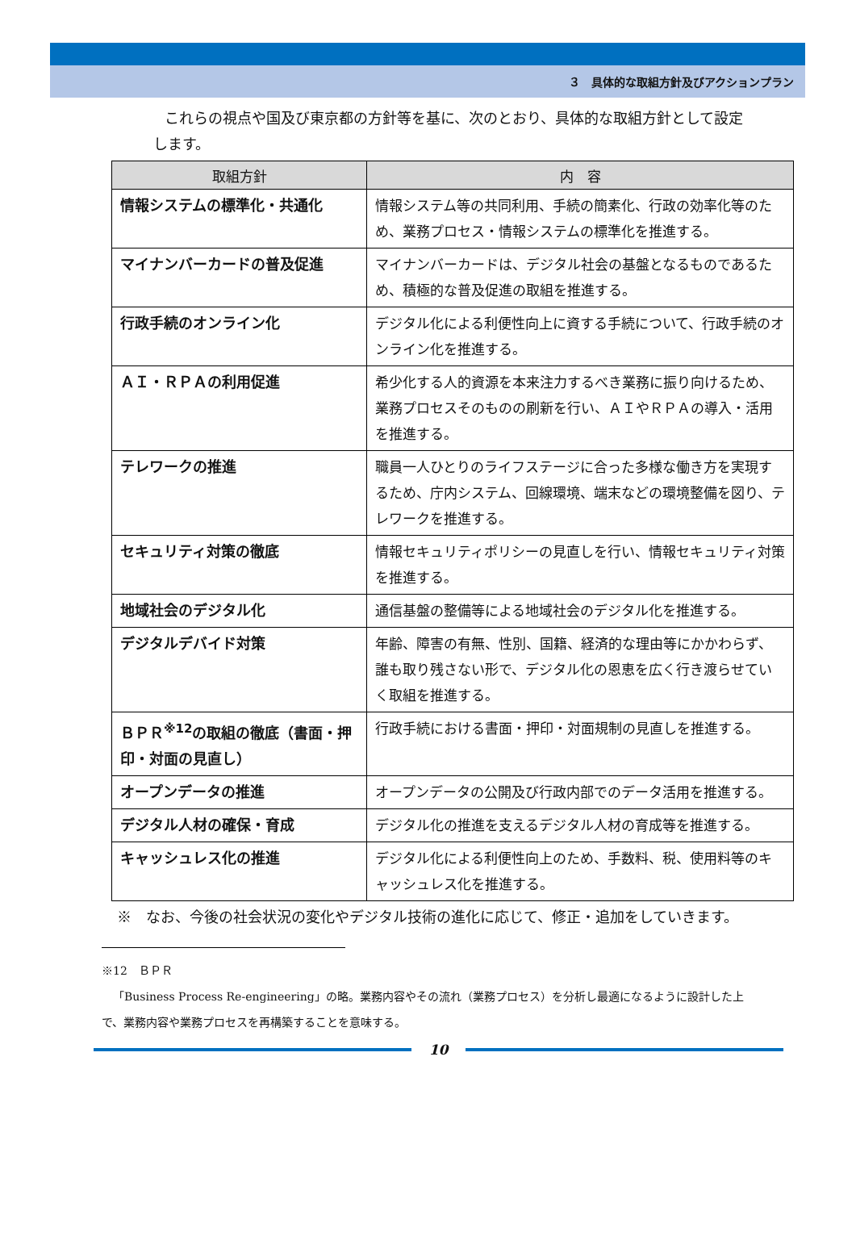３　具体的な取組方針及びアクションプラン
これらの視点や国及び東京都の方針等を基に、次のとおり、具体的な取組方針として設定します。
| 取組方針 | 内 容 |
| --- | --- |
| 情報システムの標準化・共通化 | 情報システム等の共同利用、手続の簡素化、行政の効率化等のため、業務プロセス・情報システムの標準化を推進する。 |
| マイナンバーカードの普及促進 | マイナンバーカードは、デジタル社会の基盤となるものであるため、積極的な普及促進の取組を推進する。 |
| 行政手続のオンライン化 | デジタル化による利便性向上に資する手続について、行政手続のオンライン化を推進する。 |
| ＡＩ・ＲＰＡの利用促進 | 希少化する人的資源を本来注力するべき業務に振り向けるため、業務プロセスそのものの刷新を行い、ＡＩやＲＰＡの導入・活用を推進する。 |
| テレワークの推進 | 職員一人ひとりのライフステージに合った多様な働き方を実現するため、庁内システム、回線環境、端末などの環境整備を図り、テレワークを推進する。 |
| セキュリティ対策の徹底 | 情報セキュリティポリシーの見直しを行い、情報セキュリティ対策を推進する。 |
| 地域社会のデジタル化 | 通信基盤の整備等による地域社会のデジタル化を推進する。 |
| デジタルデバイド対策 | 年齢、障害の有無、性別、国籍、経済的な理由等にかかわらず、誰も取り残さない形で、デジタル化の恩恵を広く行き渡らせていく取組を推進する。 |
| ＢＰＲ<sup>※12</sup>の取組の徹底（書面・押印・対面の見直し） | 行政手続における書面・押印・対面規制の見直しを推進する。 |
| オープンデータの推進 | オープンデータの公開及び行政内部でのデータ活用を推進する。 |
| デジタル人材の確保・育成 | デジタル化の推進を支えるデジタル人材の育成等を推進する。 |
| キャッシュレス化の推進 | デジタル化による利便性向上のため、手数料、税、使用料等のキャッシュレス化を推進する。 |
※　なお、今後の社会状況の変化やデジタル技術の進化に応じて、修正・追加をしていきます。
※12　ＢＰＲ
　「Business Process Re-engineering」の略。業務内容やその流れ（業務プロセス）を分析し最適になるように設計した上で、業務内容や業務プロセスを再構築することを意味する。
10